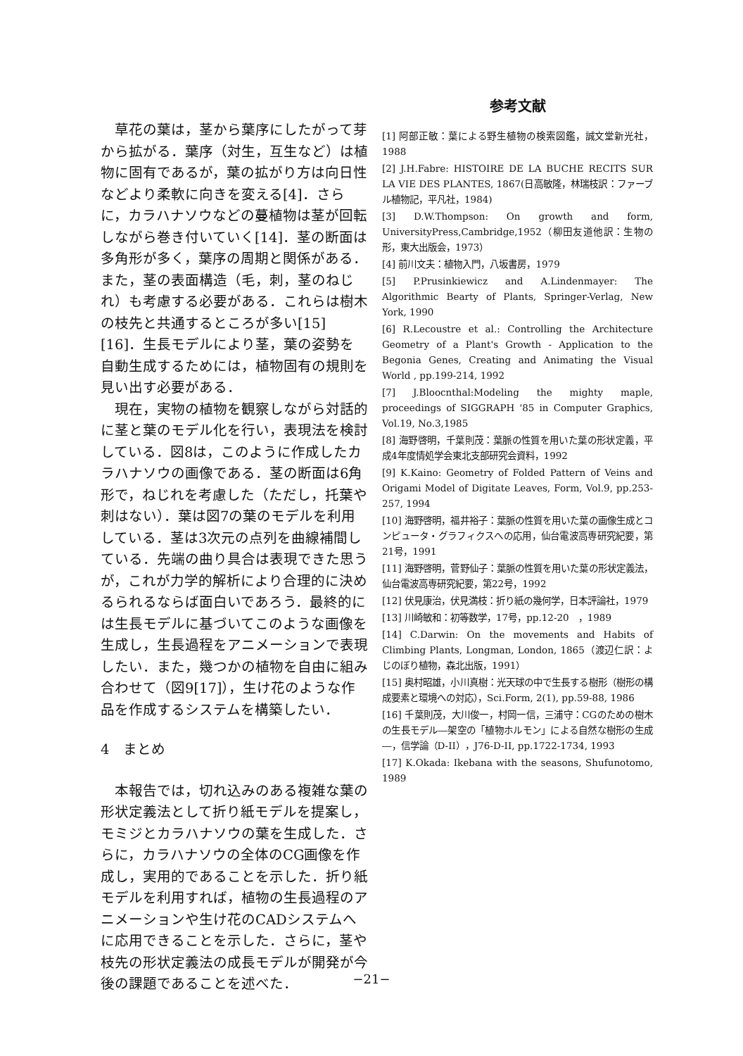草花の葉は，茎から葉序にしたがって芽から拡がる．葉序（対生，互生など）は植物に固有であるが，葉の拡がり方は向日性などより柔軟に向きを変える[4]．さらに，カラハナソウなどの蔓植物は茎が回転しながら巻き付いていく[14]．茎の断面は多角形が多く，葉序の周期と関係がある．また，茎の表面構造（毛，刺，茎のねじれ）も考慮する必要がある．これらは樹木の枝先と共通するところが多い[15][16]．生長モデルにより茎，葉の姿勢を自動生成するためには，植物固有の規則を見い出す必要がある．
　現在，実物の植物を観察しながら対話的に茎と葉のモデル化を行い，表現法を検討している．図8は，このように作成したカラハナソウの画像である．茎の断面は6角形で，ねじれを考慮した（ただし，托葉や刺はない）．葉は図7の葉のモデルを利用している．茎は3次元の点列を曲線補間している．先端の曲り具合は表現できた思うが，これが力学的解析により合理的に決めるられるならば面白いであろう．最終的には生長モデルに基づいてこのような画像を生成し，生長過程をアニメーションで表現したい．また，幾つかの植物を自由に組み合わせて（図9[17]），生け花のような作品を作成するシステムを構築したい．
4　まとめ
　本報告では，切れ込みのある複雑な葉の形状定義法として折り紙モデルを提案し，モミジとカラハナソウの葉を生成した．さらに，カラハナソウの全体のCG画像を作成し，実用的であることを示した．折り紙モデルを利用すれば，植物の生長過程のアニメーションや生け花のCADシステムへに応用できることを示した．さらに，茎や枝先の形状定義法の成長モデルが開発が今後の課題であることを述べた．
参考文献
[1] 阿部正敏：葉による野生植物の検索図鑑，誠文堂新光社，1988
[2] J.H.Fabre: HISTOIRE DE LA BUCHE RECITS SUR LA VIE DES PLANTES, 1867(日高敏隆，林瑞枝訳：ファーブル植物記，平凡社，1984)
[3] D.W.Thompson: On growth and form, UniversityPress,Cambridge,1952（柳田友道他訳：生物の形，東大出版会，1973）
[4] 前川文夫：植物入門，八坂書房，1979
[5] P.Prusinkiewicz and A.Lindenmayer: The Algorithmic Bearty of Plants, Springer-Verlag, New York, 1990
[6] R.Lecoustre et al.: Controlling the Architecture Geometry of a Plant's Growth - Application to the Begonia Genes, Creating and Animating the Visual World , pp.199-214, 1992
[7] J.Bloocnthal:Modeling the mighty maple, proceedings of SIGGRAPH '85 in Computer Graphics, Vol.19, No.3,1985
[8] 海野啓明，千葉則茂：葉脈の性質を用いた葉の形状定義，平成4年度情処学会東北支部研究会資料，1992
[9] K.Kaino: Geometry of Folded Pattern of Veins and Origami Model of Digitate Leaves, Form, Vol.9, pp.253-257, 1994
[10] 海野啓明，福井裕子：葉脈の性質を用いた葉の画像生成とコンピュータ・グラフィクスへの応用，仙台電波高専研究紀要，第21号，1991
[11] 海野啓明，菅野仙子：葉脈の性質を用いた葉の形状定義法，仙台電波高専研究紀要，第22号，1992
[12] 伏見康治，伏見満枝：折り紙の幾何学，日本評論社，1979
[13] 川崎敏和：初等数学，17号，pp.12-20　，1989
[14] C.Darwin: On the movements and Habits of Climbing Plants, Longman, London, 1865（渡辺仁訳：よじのぼり植物，森北出版，1991）
[15] 奥村昭雄，小川真樹：光天球の中で生長する樹形（樹形の構成要素と環境への対応），Sci.Form, 2(1), pp.59-88, 1986
[16] 千葉則茂，大川俊一，村岡一信，三浦守：CGのための樹木の生長モデル―架空の「植物ホルモン」による自然な樹形の生成―，信学論（D-II），J76-D-II, pp.1722-1734, 1993
[17] K.Okada: Ikebana with the seasons, Shufunotomo, 1989
−21−